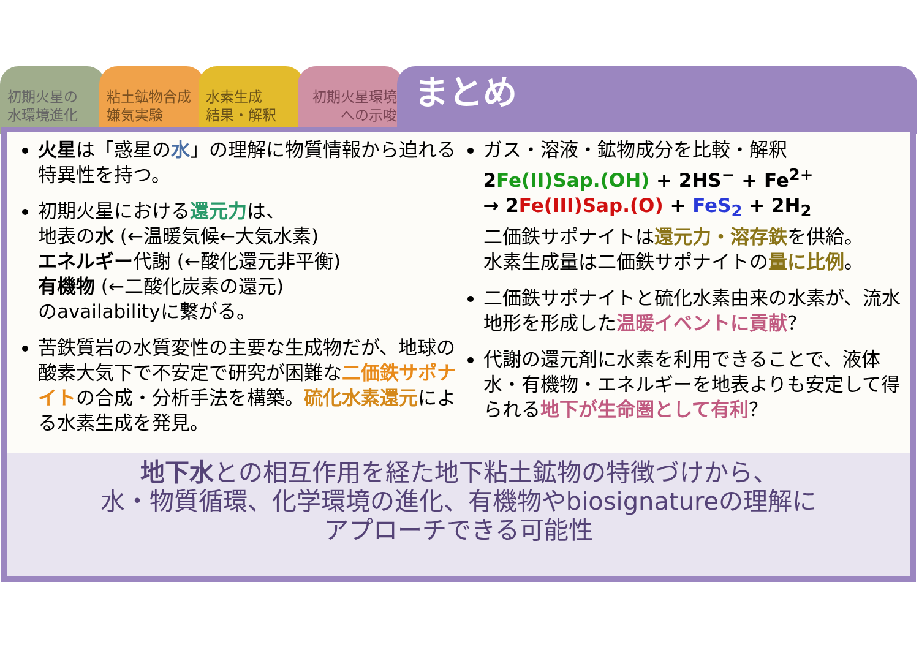初期火星の
水環境進化
粘土鉱物合成
嫌気実験
水素生成
結果・解釈
初期火星環境
への示唆
まとめ
火星は「惑星の水」の理解に物質情報から迫れる特異性を持つ。
初期火星における還元力は、
地表の水 (←温暖気候←大気水素)
エネルギー代謝 (←酸化還元非平衡)
有機物 (←二酸化炭素の還元)
のavailabilityに繋がる。
苦鉄質岩の水質変性の主要な生成物だが、地球の酸素大気下で不安定で研究が困難な二価鉄サポナイトの合成・分析手法を構築。硫化水素還元による水素生成を発見。
ガス・溶液・鉱物成分を比較・解釈
2Fe(II)Sap.(OH) + 2HS<sup>−</sup> + Fe<sup>2+</sup>
→ 2Fe(III)Sap.(O) + FeS<sub>2</sub> + 2H<sub>2</sub>
二価鉄サポナイトは還元力・溶存鉄を供給。
水素生成量は二価鉄サポナイトの量に比例。
二価鉄サポナイトと硫化水素由来の水素が、流水地形を形成した温暖イベントに貢献？
代謝の還元剤に水素を利用できることで、液体水・有機物・エネルギーを地表よりも安定して得られる地下が生命圏として有利？
地下水との相互作用を経た地下粘土鉱物の特徴づけから、
水・物質循環、化学環境の進化、有機物やbiosignatureの理解に
アプローチできる可能性